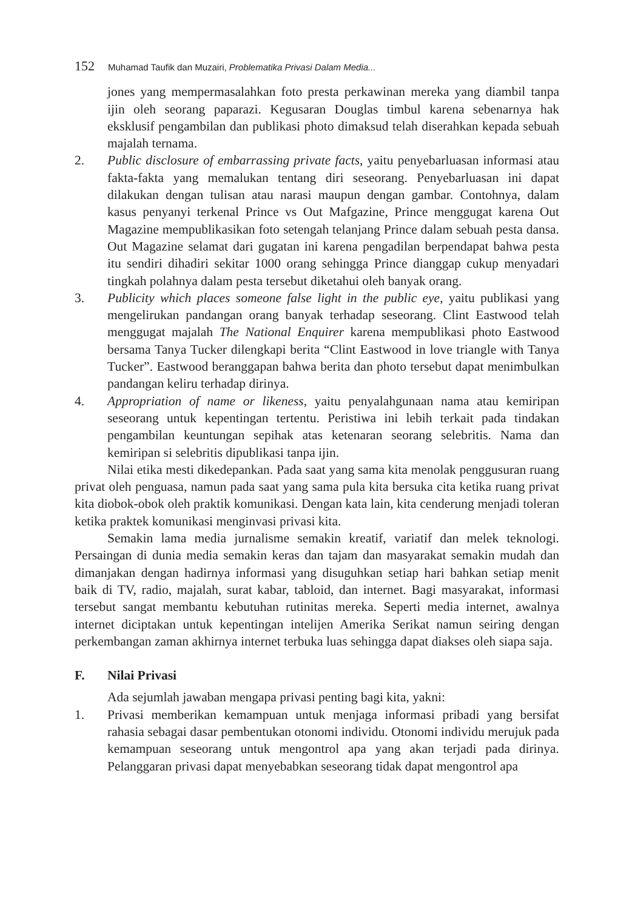152 Muhamad Taufik dan Muzairi, Problematika Privasi Dalam Media...
jones yang mempermasalahkan foto presta perkawinan mereka yang diambil tanpa ijin oleh seorang paparazi. Kegusaran Douglas timbul karena sebenarnya hak eksklusif pengambilan dan publikasi photo dimaksud telah diserahkan kepada sebuah majalah ternama.
2. Public disclosure of embarrassing private facts, yaitu penyebarluasan informasi atau fakta-fakta yang memalukan tentang diri seseorang. Penyebarluasan ini dapat dilakukan dengan tulisan atau narasi maupun dengan gambar. Contohnya, dalam kasus penyanyi terkenal Prince vs Out Mafgazine, Prince menggugat karena Out Magazine mempublikasikan foto setengah telanjang Prince dalam sebuah pesta dansa. Out Magazine selamat dari gugatan ini karena pengadilan berpendapat bahwa pesta itu sendiri dihadiri sekitar 1000 orang sehingga Prince dianggap cukup menyadari tingkah polahnya dalam pesta tersebut diketahui oleh banyak orang.
3. Publicity which places someone false light in the public eye, yaitu publikasi yang mengelirukan pandangan orang banyak terhadap seseorang. Clint Eastwood telah menggugat majalah The National Enquirer karena mempublikasi photo Eastwood bersama Tanya Tucker dilengkapi berita “Clint Eastwood in love triangle with Tanya Tucker”. Eastwood beranggapan bahwa berita dan photo tersebut dapat menimbulkan pandangan keliru terhadap dirinya.
4. Appropriation of name or likeness, yaitu penyalahgunaan nama atau kemiripan seseorang untuk kepentingan tertentu. Peristiwa ini lebih terkait pada tindakan pengambilan keuntungan sepihak atas ketenaran seorang selebritis. Nama dan kemiripan si selebritis dipublikasi tanpa ijin.
Nilai etika mesti dikedepankan. Pada saat yang sama kita menolak penggusuran ruang privat oleh penguasa, namun pada saat yang sama pula kita bersuka cita ketika ruang privat kita diobok-obok oleh praktik komunikasi. Dengan kata lain, kita cenderung menjadi toleran ketika praktek komunikasi menginvasi privasi kita.
Semakin lama media jurnalisme semakin kreatif, variatif dan melek teknologi. Persaingan di dunia media semakin keras dan tajam dan masyarakat semakin mudah dan dimanjakan dengan hadirnya informasi yang disuguhkan setiap hari bahkan setiap menit baik di TV, radio, majalah, surat kabar, tabloid, dan internet. Bagi masyarakat, informasi tersebut sangat membantu kebutuhan rutinitas mereka. Seperti media internet, awalnya internet diciptakan untuk kepentingan intelijen Amerika Serikat namun seiring dengan perkembangan zaman akhirnya internet terbuka luas sehingga dapat diakses oleh siapa saja.
F. Nilai Privasi
Ada sejumlah jawaban mengapa privasi penting bagi kita, yakni:
1. Privasi memberikan kemampuan untuk menjaga informasi pribadi yang bersifat rahasia sebagai dasar pembentukan otonomi individu. Otonomi individu merujuk pada kemampuan seseorang untuk mengontrol apa yang akan terjadi pada dirinya. Pelanggaran privasi dapat menyebabkan seseorang tidak dapat mengontrol apa